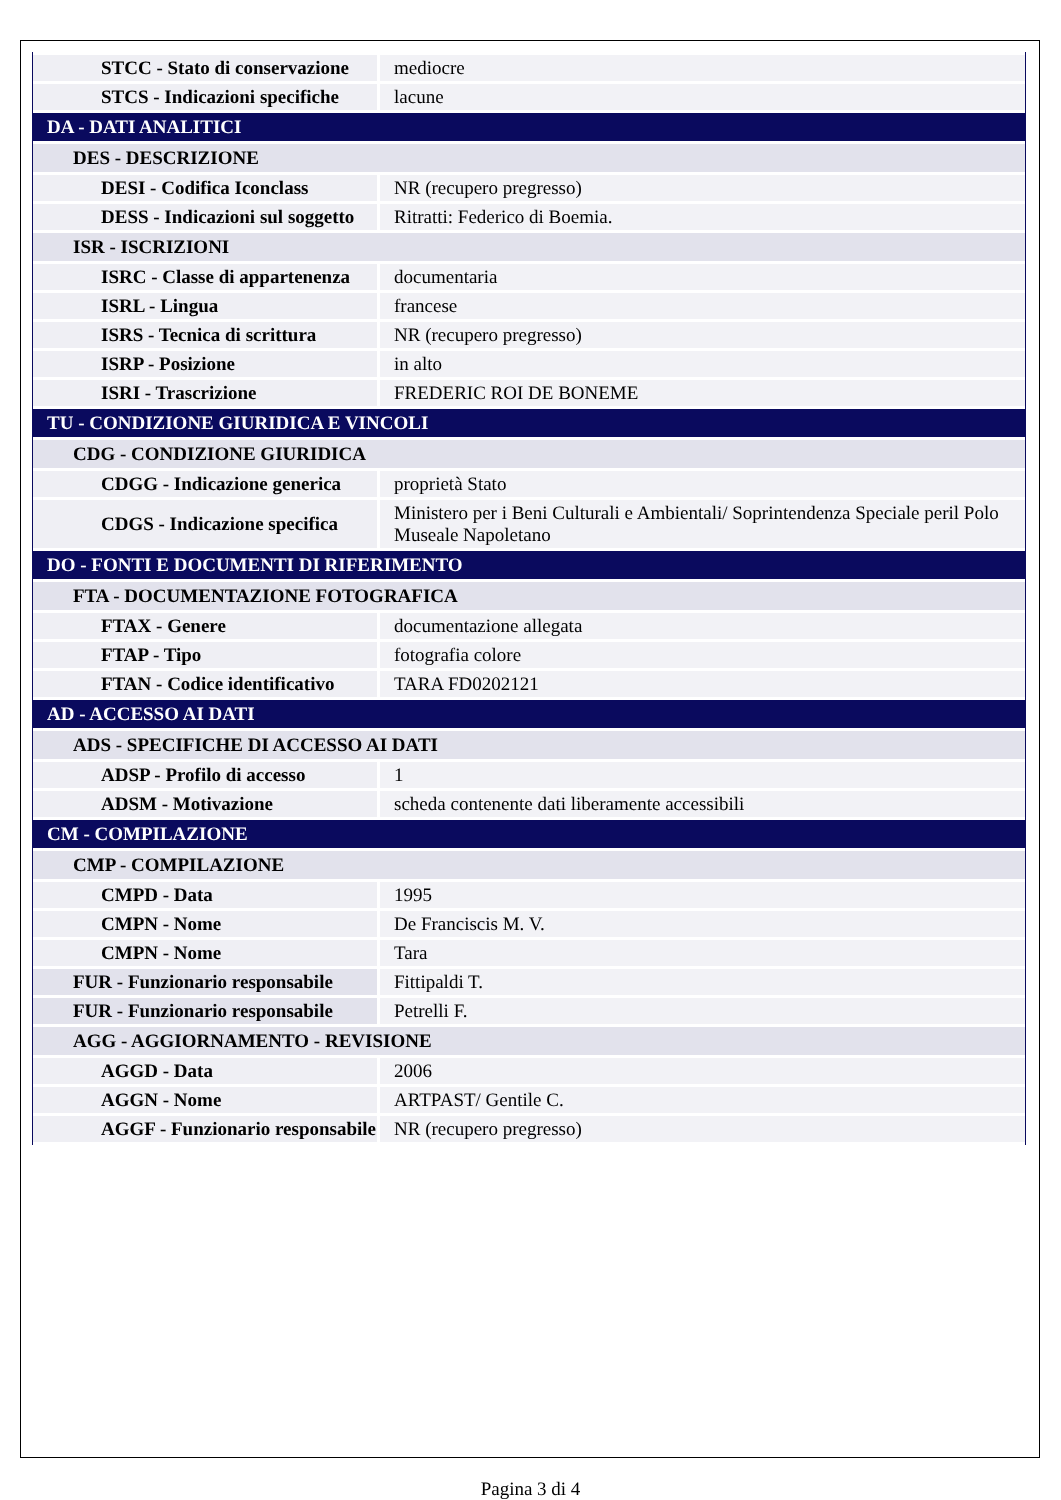| STCC - Stato di conservazione | mediocre |
| STCS - Indicazioni specifiche | lacune |
| DA - DATI ANALITICI | |
| DES - DESCRIZIONE | |
| DESI - Codifica Iconclass | NR (recupero pregresso) |
| DESS - Indicazioni sul soggetto | Ritratti: Federico di Boemia. |
| ISR - ISCRIZIONI | |
| ISRC - Classe di appartenenza | documentaria |
| ISRL - Lingua | francese |
| ISRS - Tecnica di scrittura | NR (recupero pregresso) |
| ISRP - Posizione | in alto |
| ISRI - Trascrizione | FREDERIC ROI DE BONEME |
| TU - CONDIZIONE GIURIDICA E VINCOLI | |
| CDG - CONDIZIONE GIURIDICA | |
| CDGG - Indicazione generica | proprietà Stato |
| CDGS - Indicazione specifica | Ministero per i Beni Culturali e Ambientali/ Soprintendenza Speciale peril Polo Museale Napoletano |
| DO - FONTI E DOCUMENTI DI RIFERIMENTO | |
| FTA - DOCUMENTAZIONE FOTOGRAFICA | |
| FTAX - Genere | documentazione allegata |
| FTAP - Tipo | fotografia colore |
| FTAN - Codice identificativo | TARA FD0202121 |
| AD - ACCESSO AI DATI | |
| ADS - SPECIFICHE DI ACCESSO AI DATI | |
| ADSP - Profilo di accesso | 1 |
| ADSM - Motivazione | scheda contenente dati liberamente accessibili |
| CM - COMPILAZIONE | |
| CMP - COMPILAZIONE | |
| CMPD - Data | 1995 |
| CMPN - Nome | De Franciscis M. V. |
| CMPN - Nome | Tara |
| FUR - Funzionario responsabile | Fittipaldi T. |
| FUR - Funzionario responsabile | Petrelli F. |
| AGG - AGGIORNAMENTO - REVISIONE | |
| AGGD - Data | 2006 |
| AGGN - Nome | ARTPAST/ Gentile C. |
| AGGF - Funzionario responsabile | NR (recupero pregresso) |
Pagina 3 di 4